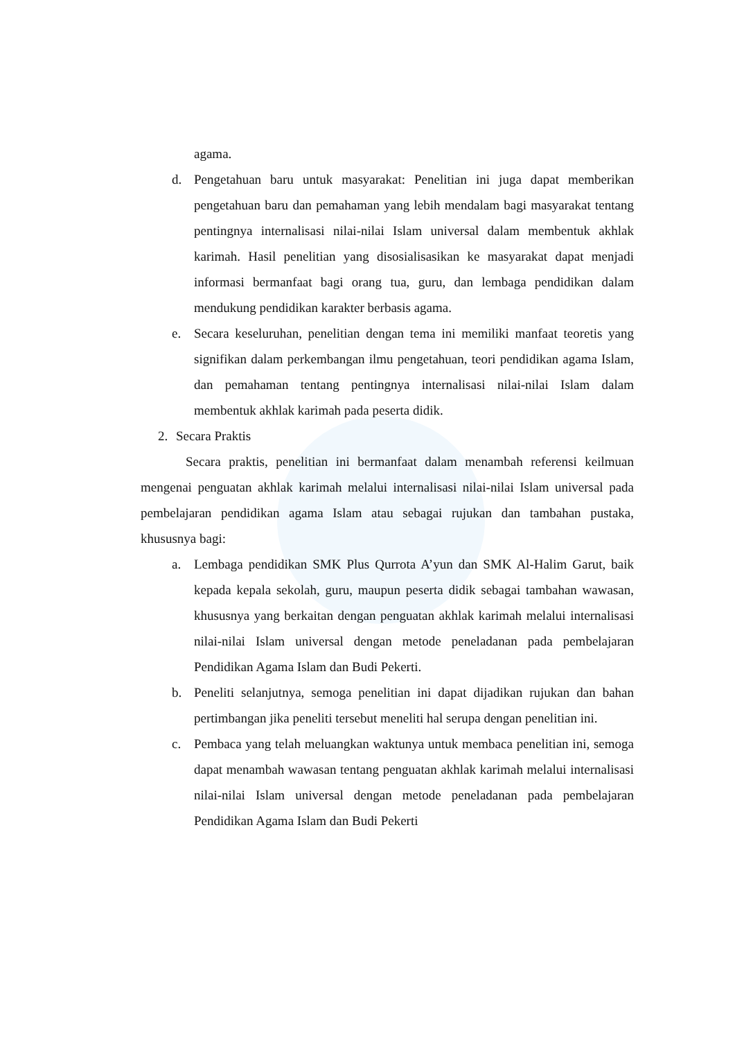agama.
d. Pengetahuan baru untuk masyarakat: Penelitian ini juga dapat memberikan pengetahuan baru dan pemahaman yang lebih mendalam bagi masyarakat tentang pentingnya internalisasi nilai-nilai Islam universal dalam membentuk akhlak karimah. Hasil penelitian yang disosialisasikan ke masyarakat dapat menjadi informasi bermanfaat bagi orang tua, guru, dan lembaga pendidikan dalam mendukung pendidikan karakter berbasis agama.
e. Secara keseluruhan, penelitian dengan tema ini memiliki manfaat teoretis yang signifikan dalam perkembangan ilmu pengetahuan, teori pendidikan agama Islam, dan pemahaman tentang pentingnya internalisasi nilai-nilai Islam dalam membentuk akhlak karimah pada peserta didik.
2. Secara Praktis
Secara praktis, penelitian ini bermanfaat dalam menambah referensi keilmuan mengenai penguatan akhlak karimah melalui internalisasi nilai-nilai Islam universal pada pembelajaran pendidikan agama Islam atau sebagai rujukan dan tambahan pustaka, khususnya bagi:
a. Lembaga pendidikan SMK Plus Qurrota A’yun dan SMK Al-Halim Garut, baik kepada kepala sekolah, guru, maupun peserta didik sebagai tambahan wawasan, khususnya yang berkaitan dengan penguatan akhlak karimah melalui internalisasi nilai-nilai Islam universal dengan metode peneladanan pada pembelajaran Pendidikan Agama Islam dan Budi Pekerti.
b. Peneliti selanjutnya, semoga penelitian ini dapat dijadikan rujukan dan bahan pertimbangan jika peneliti tersebut meneliti hal serupa dengan penelitian ini.
c. Pembaca yang telah meluangkan waktunya untuk membaca penelitian ini, semoga dapat menambah wawasan tentang penguatan akhlak karimah melalui internalisasi nilai-nilai Islam universal dengan metode peneladanan pada pembelajaran Pendidikan Agama Islam dan Budi Pekerti